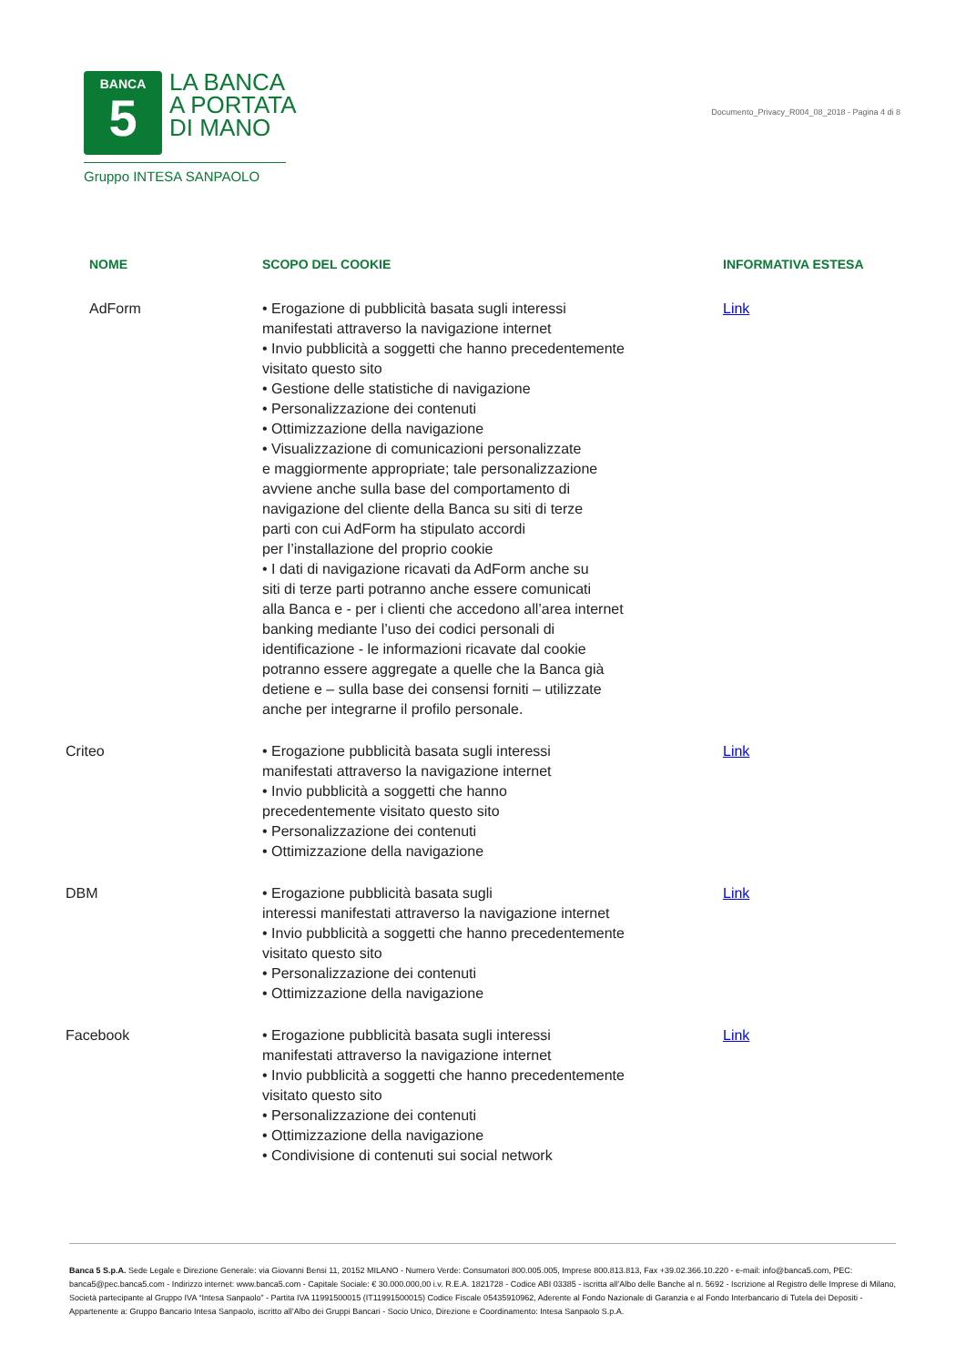BANCA
5
LA BANCA
A PORTATA
DI MANO
Gruppo INTESA SANPAOLO
Documento_Privacy_R004_08_2018 - Pagina 4 di 8
| NOME | SCOPO DEL COOKIE | INFORMATIVA ESTESA |
| --- | --- | --- |
| AdForm | • Erogazione di pubblicità basata sugli interessi manifestati attraverso la navigazione internet • Invio pubblicità a soggetti che hanno precedentemente visitato questo sito • Gestione delle statistiche di navigazione • Personalizzazione dei contenuti • Ottimizzazione della navigazione • Visualizzazione di comunicazioni personalizzate e maggiormente appropriate; tale personalizzazione avviene anche sulla base del comportamento di navigazione del cliente della Banca su siti di terze parti con cui AdForm ha stipulato accordi per l’installazione del proprio cookie • I dati di navigazione ricavati da AdForm anche su siti di terze parti potranno anche essere comunicati alla Banca e - per i clienti che accedono all’area internet banking mediante l’uso dei codici personali di identificazione - le informazioni ricavate dal cookie potranno essere aggregate a quelle che la Banca già detiene e – sulla base dei consensi forniti – utilizzate anche per integrarne il profilo personale. | Link |
| Criteo | • Erogazione pubblicità basata sugli interessi manifestati attraverso la navigazione internet • Invio pubblicità a soggetti che hanno precedentemente visitato questo sito • Personalizzazione dei contenuti • Ottimizzazione della navigazione | Link |
| DBM | • Erogazione pubblicità basata sugli interessi manifestati attraverso la navigazione internet • Invio pubblicità a soggetti che hanno precedentemente visitato questo sito • Personalizzazione dei contenuti • Ottimizzazione della navigazione | Link |
| Facebook | • Erogazione pubblicità basata sugli interessi manifestati attraverso la navigazione internet • Invio pubblicità a soggetti che hanno precedentemente visitato questo sito • Personalizzazione dei contenuti • Ottimizzazione della navigazione • Condivisione di contenuti sui social network | Link |
Banca 5 S.p.A. Sede Legale e Direzione Generale: via Giovanni Bensi 11, 20152 MILANO - Numero Verde: Consumatori 800.005.005, Imprese 800.813.813, Fax +39.02.366.10.220 - e-mail: info@banca5.com, PEC: banca5@pec.banca5.com - Indirizzo internet: www.banca5.com - Capitale Sociale: € 30.000.000,00 i.v. R.E.A. 1821728 - Codice ABI 03385 - iscritta all’Albo delle Banche al n. 5692 - Iscrizione al Registro delle Imprese di Milano, Società partecipante al Gruppo IVA “Intesa Sanpaolo” - Partita IVA 11991500015 (IT11991500015) Codice Fiscale 05435910962, Aderente al Fondo Nazionale di Garanzia e al Fondo Interbancario di Tutela dei Depositi - Appartenente a: Gruppo Bancario Intesa Sanpaolo, iscritto all’Albo dei Gruppi Bancari - Socio Unico, Direzione e Coordinamento: Intesa Sanpaolo S.p.A.